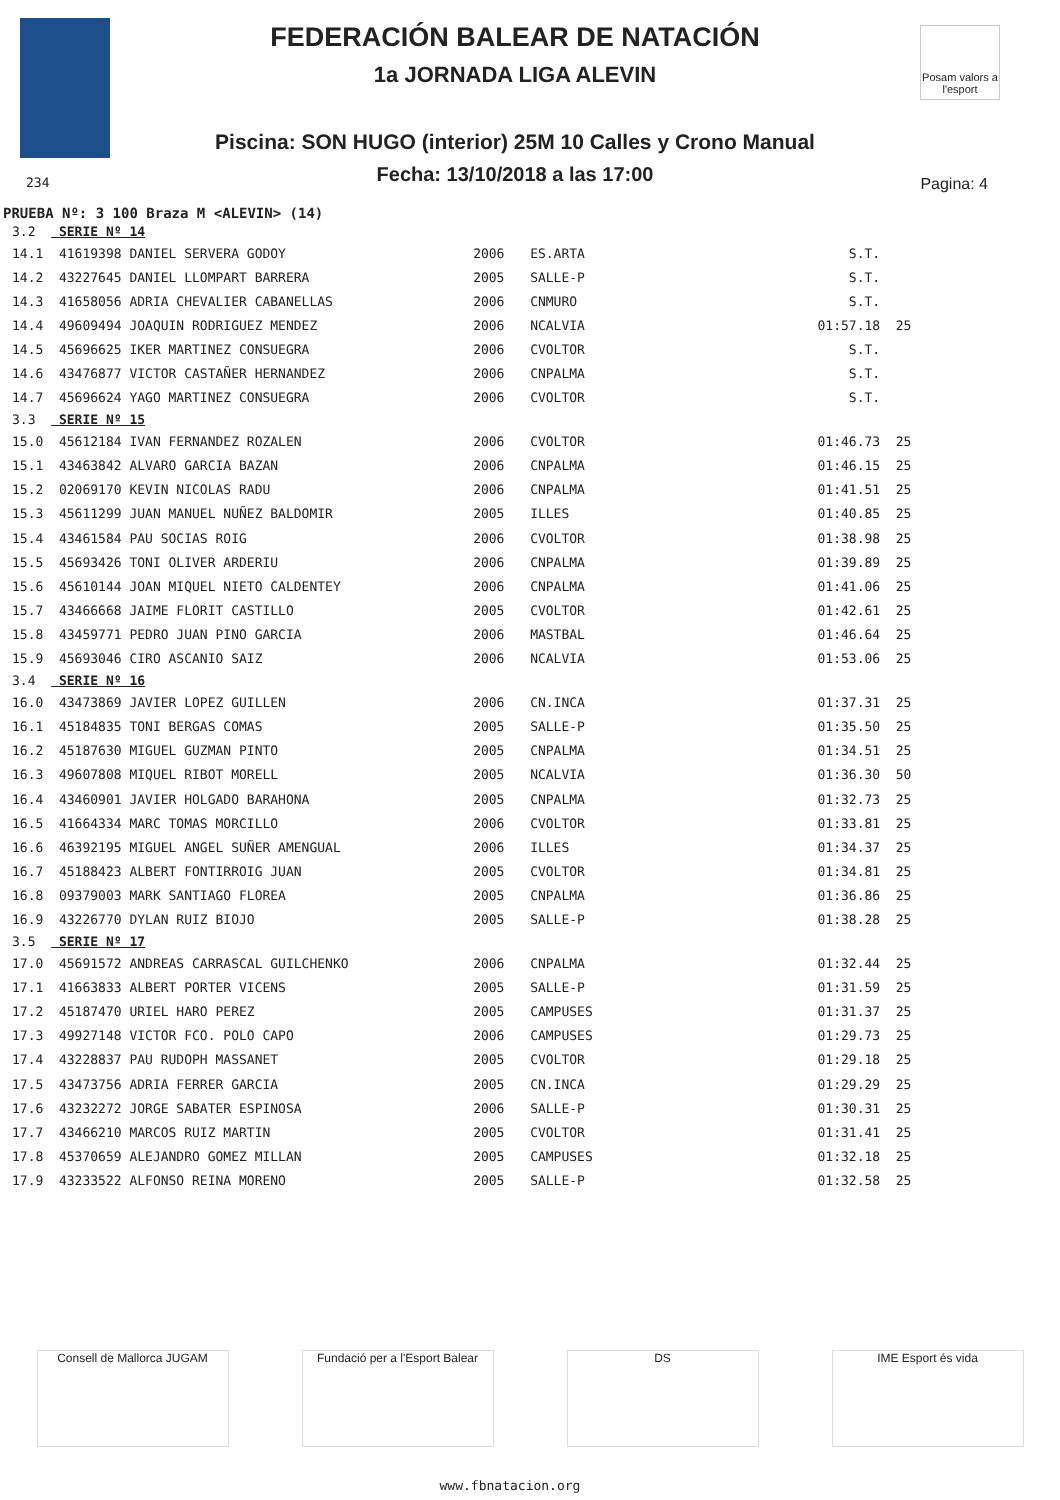FEDERACIÓN BALEAR DE NATACIÓN
1a JORNADA LIGA ALEVIN
Piscina: SON HUGO (interior) 25M 10 Calles y Crono Manual
Fecha: 13/10/2018 a las 17:00
Posam valors a l'esport
234 Pagina: 4
PRUEBA Nº: 3 100 Braza M <ALEVIN> (14)
| 3.2 | SERIE Nº 14 | | | | |
| 14.1 | 41619398 DANIEL SERVERA GODOY | 2006 | ES.ARTA | S.T. | |
| 14.2 | 43227645 DANIEL LLOMPART BARRERA | 2005 | SALLE-P | S.T. | |
| 14.3 | 41658056 ADRIA CHEVALIER CABANELLAS | 2006 | CNMURO | S.T. | |
| 14.4 | 49609494 JOAQUIN RODRIGUEZ MENDEZ | 2006 | NCALVIA | 01:57.18 | 25 |
| 14.5 | 45696625 IKER MARTINEZ CONSUEGRA | 2006 | CVOLTOR | S.T. | |
| 14.6 | 43476877 VICTOR CASTAÑER HERNANDEZ | 2006 | CNPALMA | S.T. | |
| 14.7 | 45696624 YAGO MARTINEZ CONSUEGRA | 2006 | CVOLTOR | S.T. | |
| 3.3 | SERIE Nº 15 | | | | |
| 15.0 | 45612184 IVAN FERNANDEZ ROZALEN | 2006 | CVOLTOR | 01:46.73 | 25 |
| 15.1 | 43463842 ALVARO GARCIA BAZAN | 2006 | CNPALMA | 01:46.15 | 25 |
| 15.2 | 02069170 KEVIN NICOLAS RADU | 2006 | CNPALMA | 01:41.51 | 25 |
| 15.3 | 45611299 JUAN MANUEL NUÑEZ BALDOMIR | 2005 | ILLES | 01:40.85 | 25 |
| 15.4 | 43461584 PAU SOCIAS ROIG | 2006 | CVOLTOR | 01:38.98 | 25 |
| 15.5 | 45693426 TONI OLIVER ARDERIU | 2006 | CNPALMA | 01:39.89 | 25 |
| 15.6 | 45610144 JOAN MIQUEL NIETO CALDENTEY | 2006 | CNPALMA | 01:41.06 | 25 |
| 15.7 | 43466668 JAIME FLORIT CASTILLO | 2005 | CVOLTOR | 01:42.61 | 25 |
| 15.8 | 43459771 PEDRO JUAN PINO GARCIA | 2006 | MASTBAL | 01:46.64 | 25 |
| 15.9 | 45693046 CIRO ASCANIO SAIZ | 2006 | NCALVIA | 01:53.06 | 25 |
| 3.4 | SERIE Nº 16 | | | | |
| 16.0 | 43473869 JAVIER LOPEZ GUILLEN | 2006 | CN.INCA | 01:37.31 | 25 |
| 16.1 | 45184835 TONI BERGAS COMAS | 2005 | SALLE-P | 01:35.50 | 25 |
| 16.2 | 45187630 MIGUEL GUZMAN PINTO | 2005 | CNPALMA | 01:34.51 | 25 |
| 16.3 | 49607808 MIQUEL RIBOT MORELL | 2005 | NCALVIA | 01:36.30 | 50 |
| 16.4 | 43460901 JAVIER HOLGADO BARAHONA | 2005 | CNPALMA | 01:32.73 | 25 |
| 16.5 | 41664334 MARC TOMAS MORCILLO | 2006 | CVOLTOR | 01:33.81 | 25 |
| 16.6 | 46392195 MIGUEL ANGEL SUÑER AMENGUAL | 2006 | ILLES | 01:34.37 | 25 |
| 16.7 | 45188423 ALBERT FONTIRROIG JUAN | 2005 | CVOLTOR | 01:34.81 | 25 |
| 16.8 | 09379003 MARK SANTIAGO FLOREA | 2005 | CNPALMA | 01:36.86 | 25 |
| 16.9 | 43226770 DYLAN RUIZ BIOJO | 2005 | SALLE-P | 01:38.28 | 25 |
| 3.5 | SERIE Nº 17 | | | | |
| 17.0 | 45691572 ANDREAS CARRASCAL GUILCHENKO | 2006 | CNPALMA | 01:32.44 | 25 |
| 17.1 | 41663833 ALBERT PORTER VICENS | 2005 | SALLE-P | 01:31.59 | 25 |
| 17.2 | 45187470 URIEL HARO PEREZ | 2005 | CAMPUSES | 01:31.37 | 25 |
| 17.3 | 49927148 VICTOR FCO. POLO CAPO | 2006 | CAMPUSES | 01:29.73 | 25 |
| 17.4 | 43228837 PAU RUDOPH MASSANET | 2005 | CVOLTOR | 01:29.18 | 25 |
| 17.5 | 43473756 ADRIA FERRER GARCIA | 2005 | CN.INCA | 01:29.29 | 25 |
| 17.6 | 43232272 JORGE SABATER ESPINOSA | 2006 | SALLE-P | 01:30.31 | 25 |
| 17.7 | 43466210 MARCOS RUIZ MARTIN | 2005 | CVOLTOR | 01:31.41 | 25 |
| 17.8 | 45370659 ALEJANDRO GOMEZ MILLAN | 2005 | CAMPUSES | 01:32.18 | 25 |
| 17.9 | 43233522 ALFONSO REINA MORENO | 2005 | SALLE-P | 01:32.58 | 25 |
Consell de Mallorca JUGAM Fundació per a l'Esport Balear
DS IME Esport és vida
www.fbnatacion.org